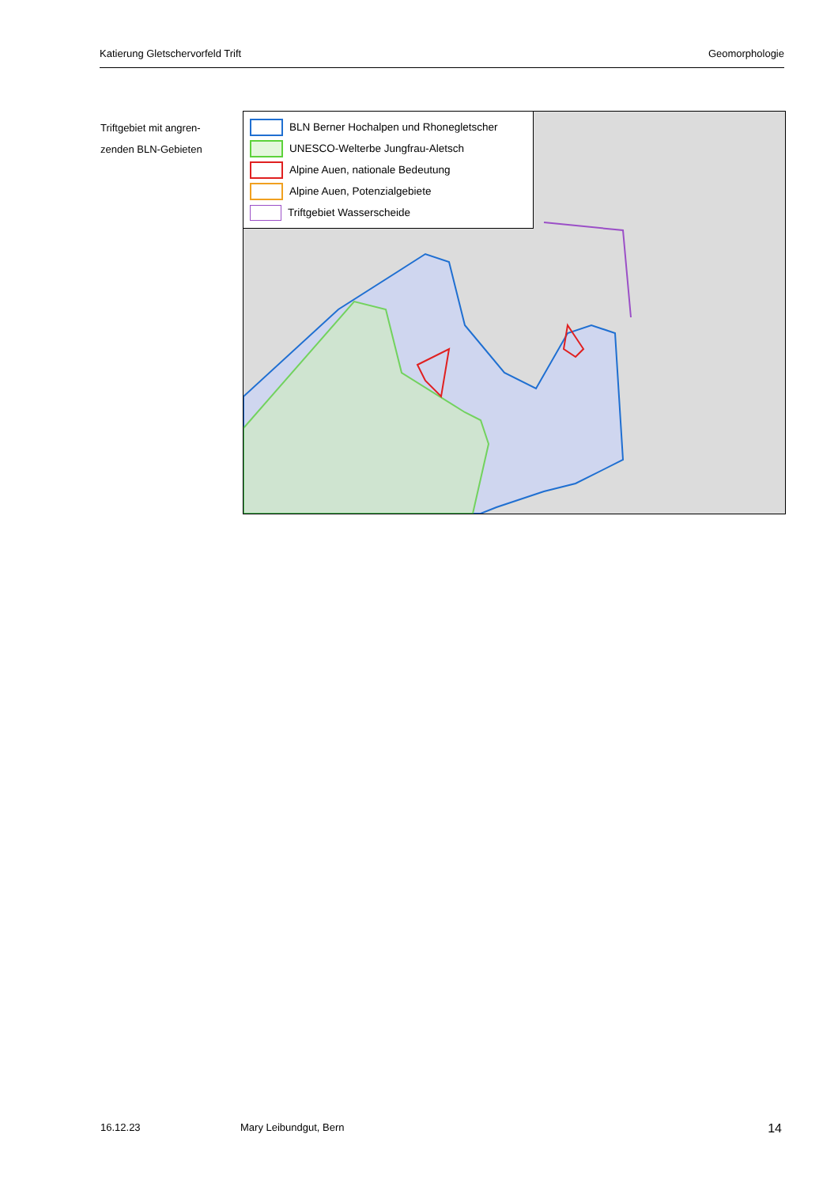Katierung Gletschervorfeld Trift Geomorphologie
Triftgebiet mit angren-zenden BLN-Gebieten
BLN Berner Hochalpen und Rhonegletscher
UNESCO-Welterbe Jungfrau-Aletsch
Alpine Auen, nationale Bedeutung
Alpine Auen, Potenzialgebiete
Triftgebiet Wasserscheide
16.12.23 Mary Leibundgut, Bern 14